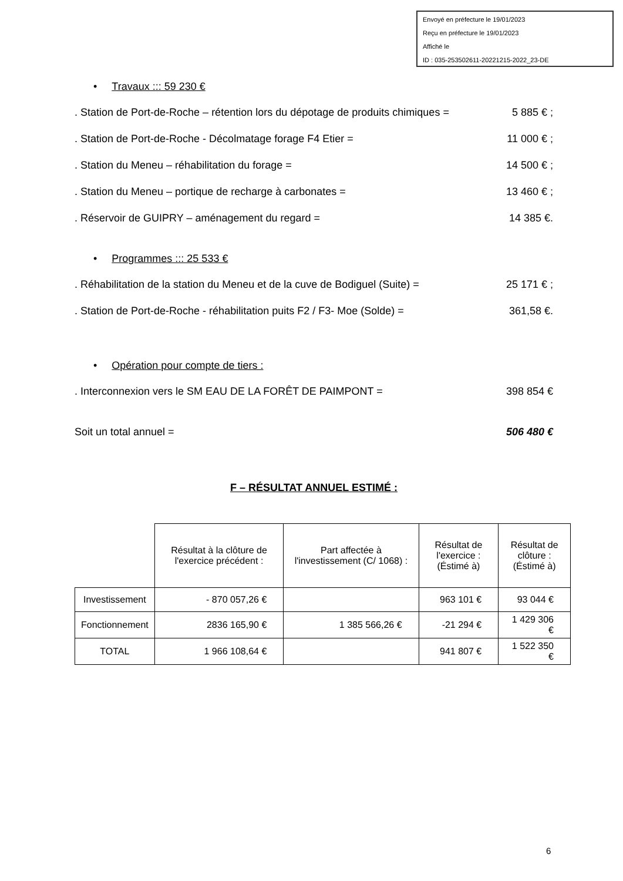Envoyé en préfecture le 19/01/2023
Reçu en préfecture le 19/01/2023
Affiché le
ID : 035-253502611-20221215-2022_23-DE
• Travaux ::: 59 230 €
. Station de Port-de-Roche – rétention lors du dépotage de produits chimiques = 5 885 € ;
. Station de Port-de-Roche - Décolmatage forage F4 Etier = 11 000 € ;
. Station du Meneu – réhabilitation du forage = 14 500 € ;
. Station du Meneu – portique de recharge à carbonates = 13 460 € ;
. Réservoir de GUIPRY – aménagement du regard = 14 385 €.
• Programmes ::: 25 533 €
. Réhabilitation de la station du Meneu et de la cuve de Bodiguel (Suite) = 25 171 € ;
. Station de Port-de-Roche - réhabilitation puits F2 / F3- Moe (Solde) = 361,58 €.
• Opération pour compte de tiers :
. Interconnexion vers le SM EAU DE LA FORÊT DE PAIMPONT = 398 854 €
Soit un total annuel = 506 480 €
F – RÉSULTAT ANNUEL ESTIMÉ :
| | Résultat à la clôture de l'exercice précédent : | Part affectée à l'investissement (C/ 1068) : | Résultat de l'exercice : (Éstimé à) | Résultat de clôture : (Éstimé à) |
| --- | --- | --- | --- | --- |
| Investissement | - 870 057,26 € | | 963 101 € | 93 044 € |
| Fonctionnement | 2836 165,90 € | 1 385 566,26 € | -21 294 € | 1 429 306 € |
| TOTAL | 1 966 108,64 € | | 941 807 € | 1 522 350 € |
6